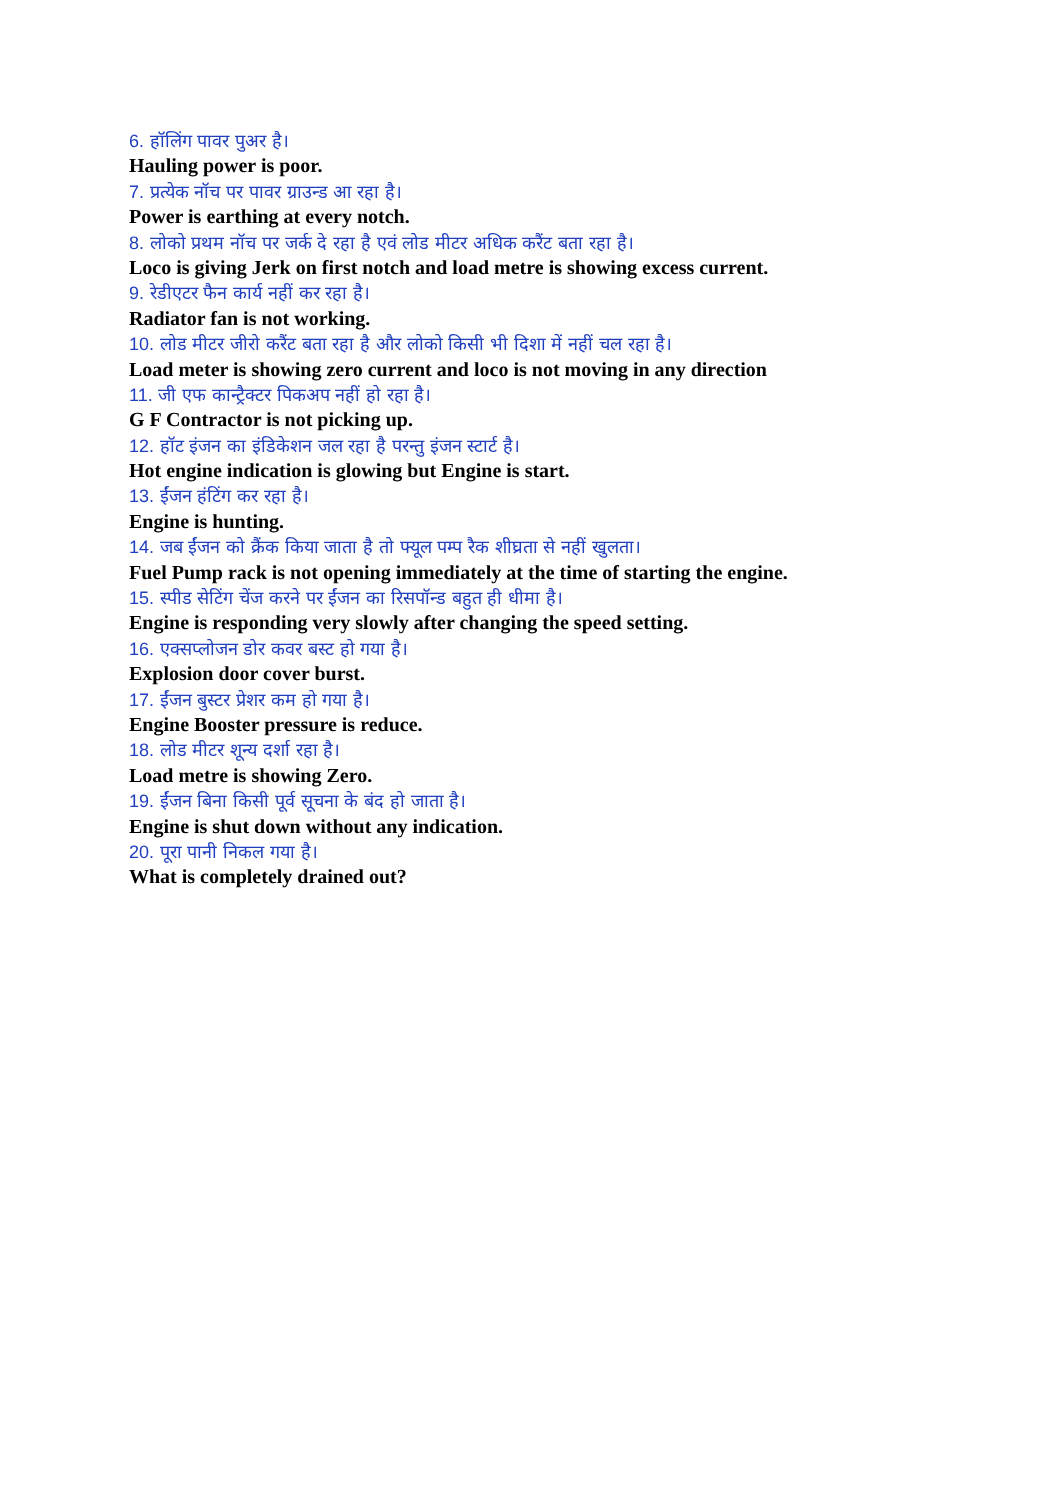6. हॉलिंग पावर पुअर है।
Hauling power is poor.
7. प्रत्येक नॉच पर पावर ग्राउन्ड आ रहा है।
Power is earthing at every notch.
8. लोको प्रथम नॉच पर जर्क दे रहा है एवं लोड मीटर अधिक करैंट बता रहा है।
Loco is giving Jerk on first notch and load metre is showing excess current.
9. रेडीएटर फैन कार्य नहीं कर रहा है।
Radiator fan is not working.
10. लोड मीटर जीरो करैंट बता रहा है और लोको किसी भी दिशा में नहीं चल रहा है।
Load meter is showing zero current and loco is not moving in any direction
11. जी एफ कान्ट्रैक्टर पिकअप नहीं हो रहा है।
G F Contractor is not picking up.
12. हॉट इंजन का इंडिकेशन जल रहा है परन्तु इंजन स्टार्ट है।
Hot engine indication is glowing but Engine is start.
13. ईंजन हंटिंग कर रहा है।
Engine is hunting.
14. जब ईंजन को क्रैंक किया जाता है तो फ्यूल पम्प रैक शीघ्रता से नहीं खुलता।
Fuel Pump rack is not opening immediately at the time of starting the engine.
15. स्पीड सेटिंग चेंज करने पर ईंजन का रिसपॉन्ड बहुत ही धीमा है।
Engine is responding very slowly after changing the speed setting.
16. एक्सप्लोजन डोर कवर बस्ट हो गया है।
Explosion door cover burst.
17. ईंजन बुस्टर प्रेशर कम हो गया है।
Engine Booster pressure is reduce.
18. लोड मीटर शून्य दर्शा रहा है।
Load metre is showing Zero.
19. ईंजन बिना किसी पूर्व सूचना के बंद हो जाता है।
Engine is shut down without any indication.
20. पूरा पानी निकल गया है।
What is completely drained out?